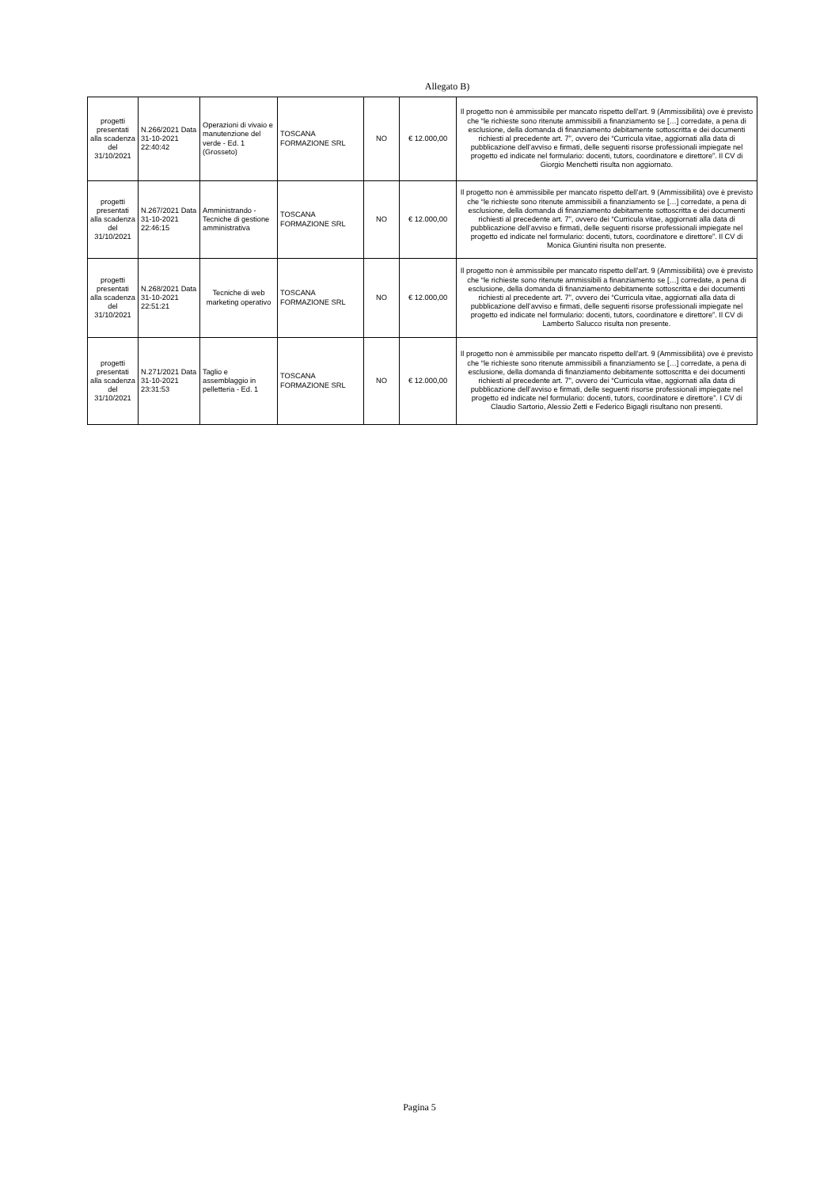Allegato B)
| progetti presentati alla scadenza del 31/10/2021 | N.266/2021 Data 31-10-2021 22:40:42 | Operazioni di vivaio e manutenzione del verde - Ed. 1 (Grosseto) | TOSCANA FORMAZIONE SRL | NO | € 12.000,00 | Il progetto non è ammissibile per mancato rispetto dell’art. 9 (Ammissibilità) ove è previsto che “le richieste sono ritenute ammissibili a finanziamento se […] corredate, a pena di esclusione, della domanda di finanziamento debitamente sottoscritta e dei documenti richiesti al precedente art. 7”, ovvero dei “Curricula vitae, aggiornati alla data di pubblicazione dell’avviso e firmati, delle seguenti risorse professionali impiegate nel progetto ed indicate nel formulario: docenti, tutors, coordinatore e direttore”. Il CV di Giorgio Menchetti risulta non aggiornato. |
| progetti presentati alla scadenza del 31/10/2021 | N.267/2021 Data 31-10-2021 22:46:15 | Amministrando - Tecniche di gestione amministrativa | TOSCANA FORMAZIONE SRL | NO | € 12.000,00 | Il progetto non è ammissibile per mancato rispetto dell’art. 9 (Ammissibilità) ove è previsto che “le richieste sono ritenute ammissibili a finanziamento se […] corredate, a pena di esclusione, della domanda di finanziamento debitamente sottoscritta e dei documenti richiesti al precedente art. 7”, ovvero dei “Curricula vitae, aggiornati alla data di pubblicazione dell’avviso e firmati, delle seguenti risorse professionali impiegate nel progetto ed indicate nel formulario: docenti, tutors, coordinatore e direttore”. Il CV di Monica Giuntini risulta non presente. |
| progetti presentati alla scadenza del 31/10/2021 | N.268/2021 Data 31-10-2021 22:51:21 | Tecniche di web marketing operativo | TOSCANA FORMAZIONE SRL | NO | € 12.000,00 | Il progetto non è ammissibile per mancato rispetto dell’art. 9 (Ammissibilità) ove è previsto che “le richieste sono ritenute ammissibili a finanziamento se […] corredate, a pena di esclusione, della domanda di finanziamento debitamente sottoscritta e dei documenti richiesti al precedente art. 7”, ovvero dei “Curricula vitae, aggiornati alla data di pubblicazione dell’avviso e firmati, delle seguenti risorse professionali impiegate nel progetto ed indicate nel formulario: docenti, tutors, coordinatore e direttore”. Il CV di Lamberto Salucco risulta non presente. |
| progetti presentati alla scadenza del 31/10/2021 | N.271/2021 Data 31-10-2021 23:31:53 | Taglio e assemblaggio in pelletteria - Ed. 1 | TOSCANA FORMAZIONE SRL | NO | € 12.000,00 | Il progetto non è ammissibile per mancato rispetto dell’art. 9 (Ammissibilità) ove è previsto che “le richieste sono ritenute ammissibili a finanziamento se […] corredate, a pena di esclusione, della domanda di finanziamento debitamente sottoscritta e dei documenti richiesti al precedente art. 7”, ovvero dei “Curricula vitae, aggiornati alla data di pubblicazione dell’avviso e firmati, delle seguenti risorse professionali impiegate nel progetto ed indicate nel formulario: docenti, tutors, coordinatore e direttore”. I CV di Claudio Sartorio, Alessio Zetti e Federico Bigagli risultano non presenti. |
Pagina 5